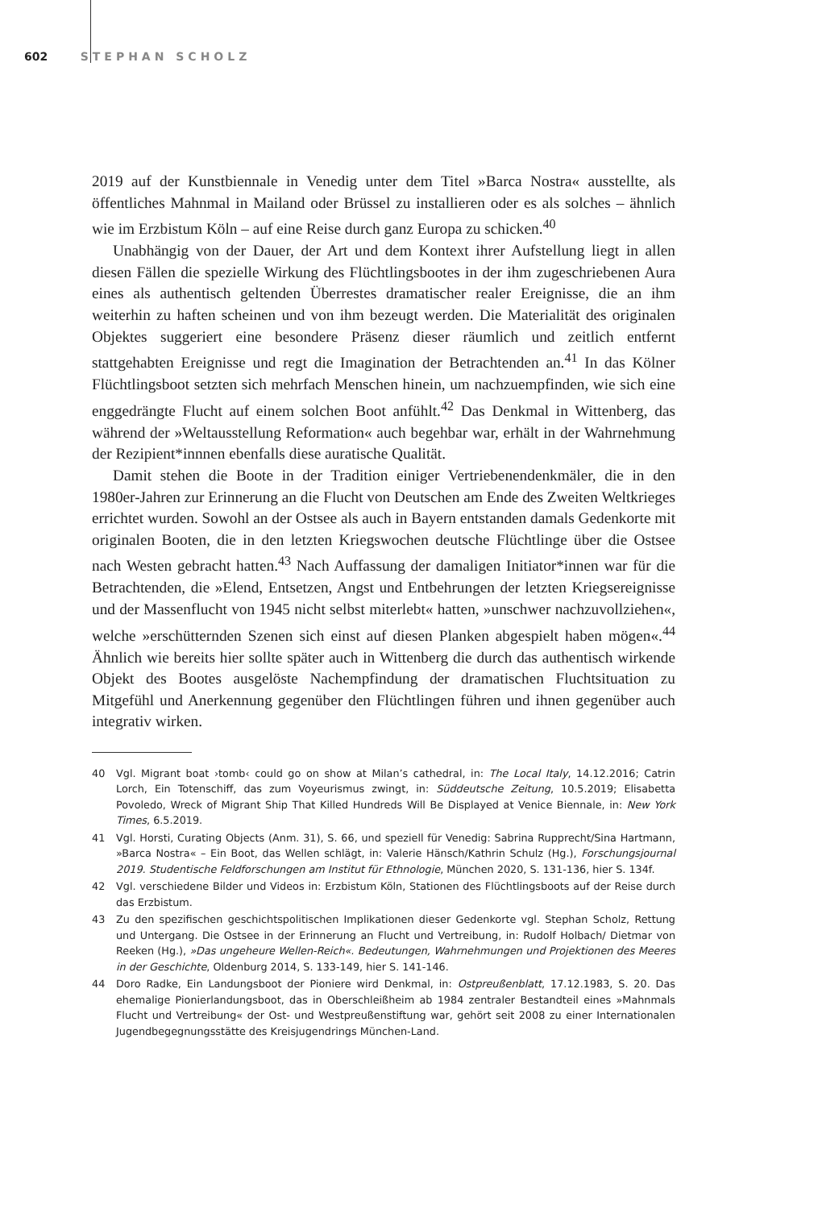602 STEPHAN SCHOLZ
2019 auf der Kunstbiennale in Venedig unter dem Titel »Barca Nostra« ausstellte, als öffentliches Mahnmal in Mailand oder Brüssel zu installieren oder es als solches – ähnlich wie im Erzbistum Köln – auf eine Reise durch ganz Europa zu schicken.<sup>40</sup>
Unabhängig von der Dauer, der Art und dem Kontext ihrer Aufstellung liegt in allen diesen Fällen die spezielle Wirkung des Flüchtlingsbootes in der ihm zugeschriebenen Aura eines als authentisch geltenden Überrestes dramatischer realer Ereignisse, die an ihm weiterhin zu haften scheinen und von ihm bezeugt werden. Die Materialität des originalen Objektes suggeriert eine besondere Präsenz dieser räumlich und zeitlich entfernt stattgehabten Ereignisse und regt die Imagination der Betrachtenden an.<sup>41</sup> In das Kölner Flüchtlingsboot setzten sich mehrfach Menschen hinein, um nachzuempfinden, wie sich eine enggedrängte Flucht auf einem solchen Boot anfühlt.<sup>42</sup> Das Denkmal in Wittenberg, das während der »Weltausstellung Reformation« auch begehbar war, erhält in der Wahrnehmung der Rezipient*innnen ebenfalls diese auratische Qualität.
Damit stehen die Boote in der Tradition einiger Vertriebenendenkmäler, die in den 1980er-Jahren zur Erinnerung an die Flucht von Deutschen am Ende des Zweiten Weltkrieges errichtet wurden. Sowohl an der Ostsee als auch in Bayern entstanden damals Gedenkorte mit originalen Booten, die in den letzten Kriegswochen deutsche Flüchtlinge über die Ostsee nach Westen gebracht hatten.<sup>43</sup> Nach Auffassung der damaligen Initiator*innen war für die Betrachtenden, die »Elend, Entsetzen, Angst und Entbehrungen der letzten Kriegsereignisse und der Massenflucht von 1945 nicht selbst miterlebt« hatten, »unschwer nachzuvollziehen«, welche »erschütternden Szenen sich einst auf diesen Planken abgespielt haben mögen«.<sup>44</sup> Ähnlich wie bereits hier sollte später auch in Wittenberg die durch das authentisch wirkende Objekt des Bootes ausgelöste Nachempfindung der dramatischen Fluchtsituation zu Mitgefühl und Anerkennung gegenüber den Flüchtlingen führen und ihnen gegenüber auch integrativ wirken.
40 Vgl. Migrant boat ›tomb‹ could go on show at Milan’s cathedral, in: The Local Italy, 14.12.2016; Catrin Lorch, Ein Totenschiff, das zum Voyeurismus zwingt, in: Süddeutsche Zeitung, 10.5.2019; Elisabetta Povoledo, Wreck of Migrant Ship That Killed Hundreds Will Be Displayed at Venice Biennale, in: New York Times, 6.5.2019.
41 Vgl. Horsti, Curating Objects (Anm. 31), S. 66, und speziell für Venedig: Sabrina Rupprecht/Sina Hartmann, »Barca Nostra« – Ein Boot, das Wellen schlägt, in: Valerie Hänsch/Kathrin Schulz (Hg.), Forschungsjournal 2019. Studentische Feldforschungen am Institut für Ethnologie, München 2020, S. 131-136, hier S. 134f.
42 Vgl. verschiedene Bilder und Videos in: Erzbistum Köln, Stationen des Flüchtlingsboots auf der Reise durch das Erzbistum.
43 Zu den spezifischen geschichtspolitischen Implikationen dieser Gedenkorte vgl. Stephan Scholz, Rettung und Untergang. Die Ostsee in der Erinnerung an Flucht und Vertreibung, in: Rudolf Holbach/ Dietmar von Reeken (Hg.), »Das ungeheure Wellen-Reich«. Bedeutungen, Wahrnehmungen und Projektionen des Meeres in der Geschichte, Oldenburg 2014, S. 133-149, hier S. 141-146.
44 Doro Radke, Ein Landungsboot der Pioniere wird Denkmal, in: Ostpreußenblatt, 17.12.1983, S. 20. Das ehemalige Pionierlandungsboot, das in Oberschleißheim ab 1984 zentraler Bestandteil eines »Mahnmals Flucht und Vertreibung« der Ost- und Westpreußenstiftung war, gehört seit 2008 zu einer Internationalen Jugendbegegnungsstätte des Kreisjugendrings München-Land.